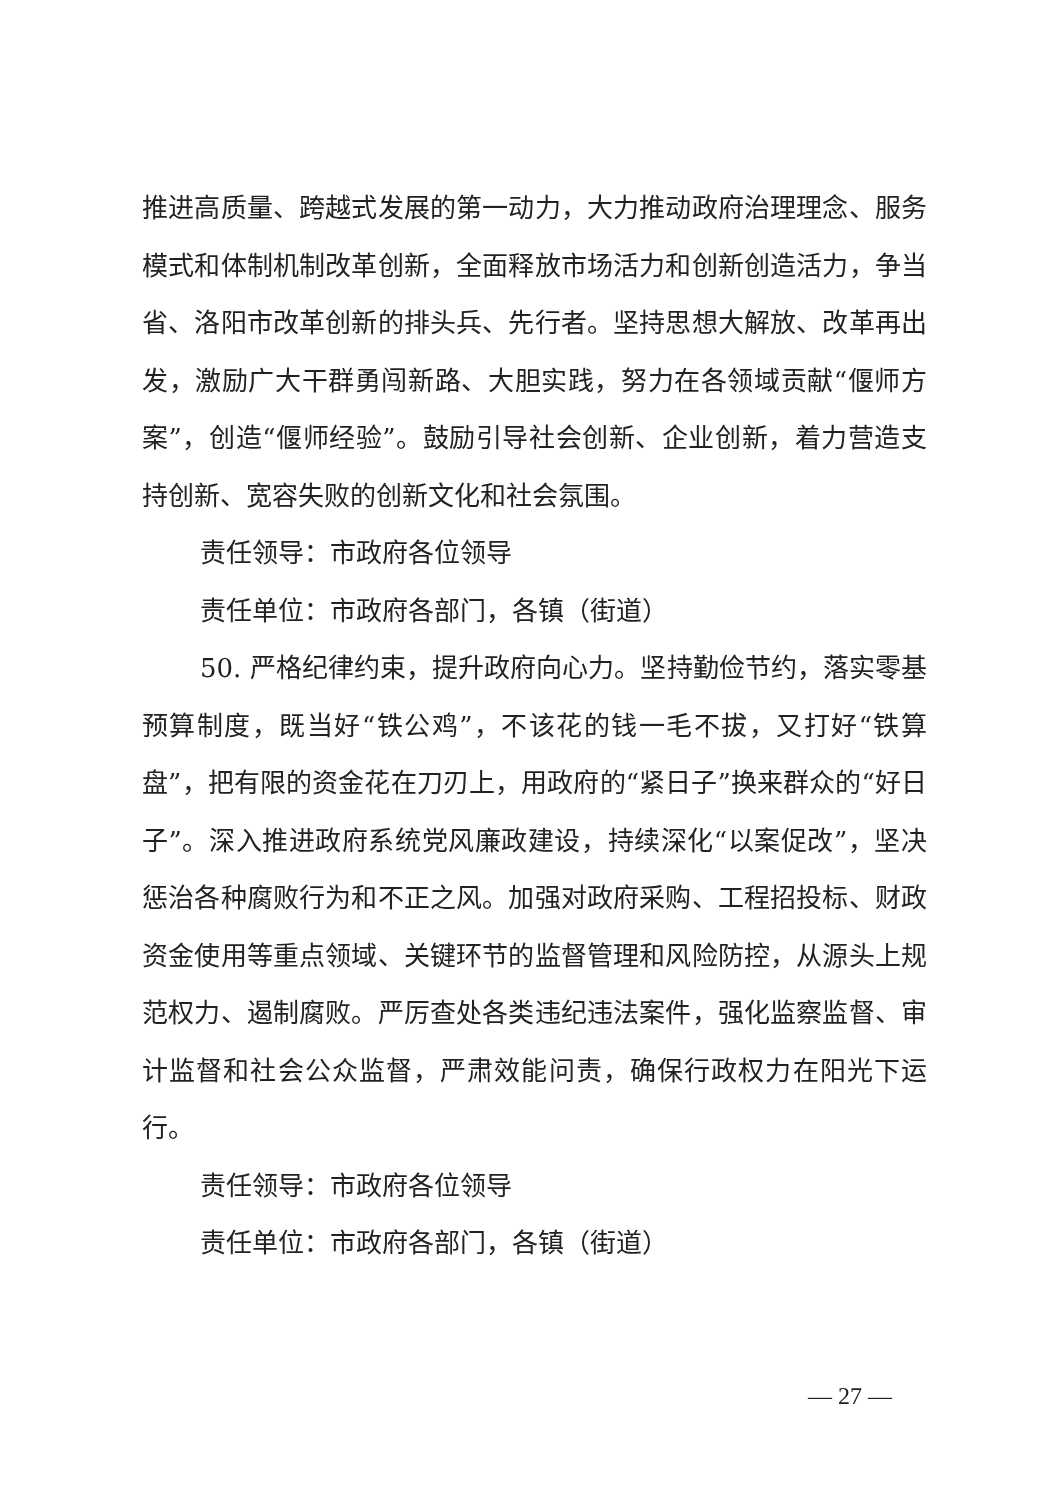推进高质量、跨越式发展的第一动力，大力推动政府治理理念、服务模式和体制机制改革创新，全面释放市场活力和创新创造活力，争当省、洛阳市改革创新的排头兵、先行者。坚持思想大解放、改革再出发，激励广大干群勇闯新路、大胆实践，努力在各领域贡献“偃师方案”，创造“偃师经验”。鼓励引导社会创新、企业创新，着力营造支持创新、宽容失败的创新文化和社会氛围。
责任领导：市政府各位领导
责任单位：市政府各部门，各镇（街道）
50. 严格纪律约束，提升政府向心力。坚持勤俭节约，落实零基预算制度，既当好“铁公鸡”，不该花的钱一毛不拔，又打好“铁算盘”，把有限的资金花在刀刃上，用政府的“紧日子”换来群众的“好日子”。深入推进政府系统党风廉政建设，持续深化“以案促改”，坚决惩治各种腐败行为和不正之风。加强对政府采购、工程招投标、财政资金使用等重点领域、关键环节的监督管理和风险防控，从源头上规范权力、遏制腐败。严厉查处各类违纪违法案件，强化监察监督、审计监督和社会公众监督，严肃效能问责，确保行政权力在阳光下运行。
责任领导：市政府各位领导
责任单位：市政府各部门，各镇（街道）
— 27 —